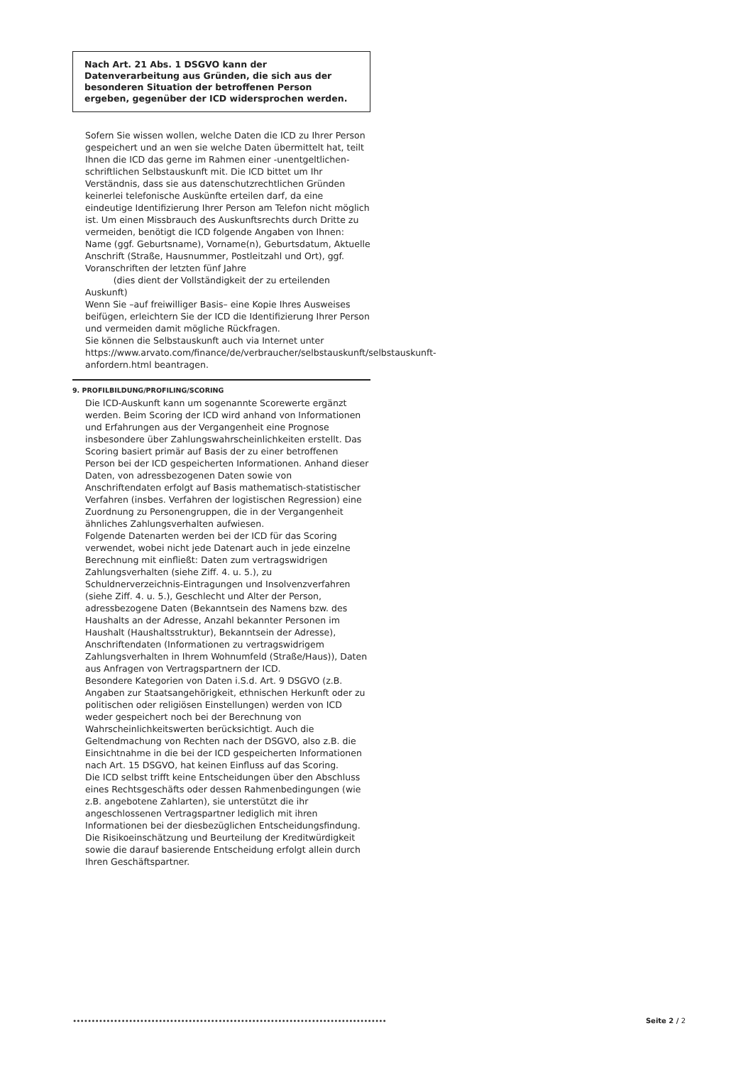Nach Art. 21 Abs. 1 DSGVO kann der Datenverarbeitung aus Gründen, die sich aus der besonderen Situation der betroffenen Person ergeben, gegenüber der ICD widersprochen werden.
Sofern Sie wissen wollen, welche Daten die ICD zu Ihrer Person gespeichert und an wen sie welche Daten übermittelt hat, teilt Ihnen die ICD das gerne im Rahmen einer -unentgeltlichen- schriftlichen Selbstauskunft mit. Die ICD bittet um Ihr Verständnis, dass sie aus datenschutzrechtlichen Gründen keinerlei telefonische Auskünfte erteilen darf, da eine eindeutige Identifizierung Ihrer Person am Telefon nicht möglich ist. Um einen Missbrauch des Auskunftsrechts durch Dritte zu vermeiden, benötigt die ICD folgende Angaben von Ihnen: Name (ggf. Geburtsname), Vorname(n), Geburtsdatum, Aktuelle Anschrift (Straße, Hausnummer, Postleitzahl und Ort), ggf. Voranschriften der letzten fünf Jahre
(dies dient der Vollständigkeit der zu erteilenden Auskunft)
Wenn Sie –auf freiwilliger Basis– eine Kopie Ihres Ausweises beifügen, erleichtern Sie der ICD die Identifizierung Ihrer Person und vermeiden damit mögliche Rückfragen.
Sie können die Selbstauskunft auch via Internet unter https://www.arvato.com/finance/de/verbraucher/selbstauskunft/selbstauskunft-anfordern.html beantragen.
9. PROFILBILDUNG/PROFILING/SCORING
Die ICD-Auskunft kann um sogenannte Scorewerte ergänzt werden. Beim Scoring der ICD wird anhand von Informationen und Erfahrungen aus der Vergangenheit eine Prognose insbesondere über Zahlungswahrscheinlichkeiten erstellt. Das Scoring basiert primär auf Basis der zu einer betroffenen Person bei der ICD gespeicherten Informationen. Anhand dieser Daten, von adressbezogenen Daten sowie von Anschriftendaten erfolgt auf Basis mathematisch-statistischer Verfahren (insbes. Verfahren der logistischen Regression) eine Zuordnung zu Personengruppen, die in der Vergangenheit ähnliches Zahlungsverhalten aufwiesen.
Folgende Datenarten werden bei der ICD für das Scoring verwendet, wobei nicht jede Datenart auch in jede einzelne Berechnung mit einfließt: Daten zum vertragswidrigen Zahlungsverhalten (siehe Ziff. 4. u. 5.), zu Schuldnerverzeichnis-Eintragungen und Insolvenzverfahren (siehe Ziff. 4. u. 5.), Geschlecht und Alter der Person, adressbezogene Daten (Bekanntsein des Namens bzw. des Haushalts an der Adresse, Anzahl bekannter Personen im Haushalt (Haushaltsstruktur), Bekanntsein der Adresse), Anschriftendaten (Informationen zu vertragswidrigem Zahlungsverhalten in Ihrem Wohnumfeld (Straße/Haus)), Daten aus Anfragen von Vertragspartnern der ICD.
Besondere Kategorien von Daten i.S.d. Art. 9 DSGVO (z.B. Angaben zur Staatsangehörigkeit, ethnischen Herkunft oder zu politischen oder religiösen Einstellungen) werden von ICD weder gespeichert noch bei der Berechnung von Wahrscheinlichkeitswerten berücksichtigt. Auch die Geltendmachung von Rechten nach der DSGVO, also z.B. die Einsichtnahme in die bei der ICD gespeicherten Informationen nach Art. 15 DSGVO, hat keinen Einfluss auf das Scoring.
Die ICD selbst trifft keine Entscheidungen über den Abschluss eines Rechtsgeschäfts oder dessen Rahmenbedingungen (wie z.B. angebotene Zahlarten), sie unterstützt die ihr angeschlossenen Vertragspartner lediglich mit ihren Informationen bei der diesbezüglichen Entscheidungsfindung. Die Risikoeinschätzung und Beurteilung der Kreditwürdigkeit sowie die darauf basierende Entscheidung erfolgt allein durch Ihren Geschäftspartner.
∙∙∙∙∙∙∙∙∙∙∙∙∙∙∙∙∙∙∙∙∙∙∙∙∙∙∙∙∙∙∙∙∙∙∙∙∙∙∙∙∙∙∙∙∙∙∙∙∙∙∙∙∙∙∙∙∙∙∙∙∙∙∙∙∙∙∙∙∙∙∙∙∙∙∙∙∙∙∙∙∙∙∙∙ Seite 2 / 2